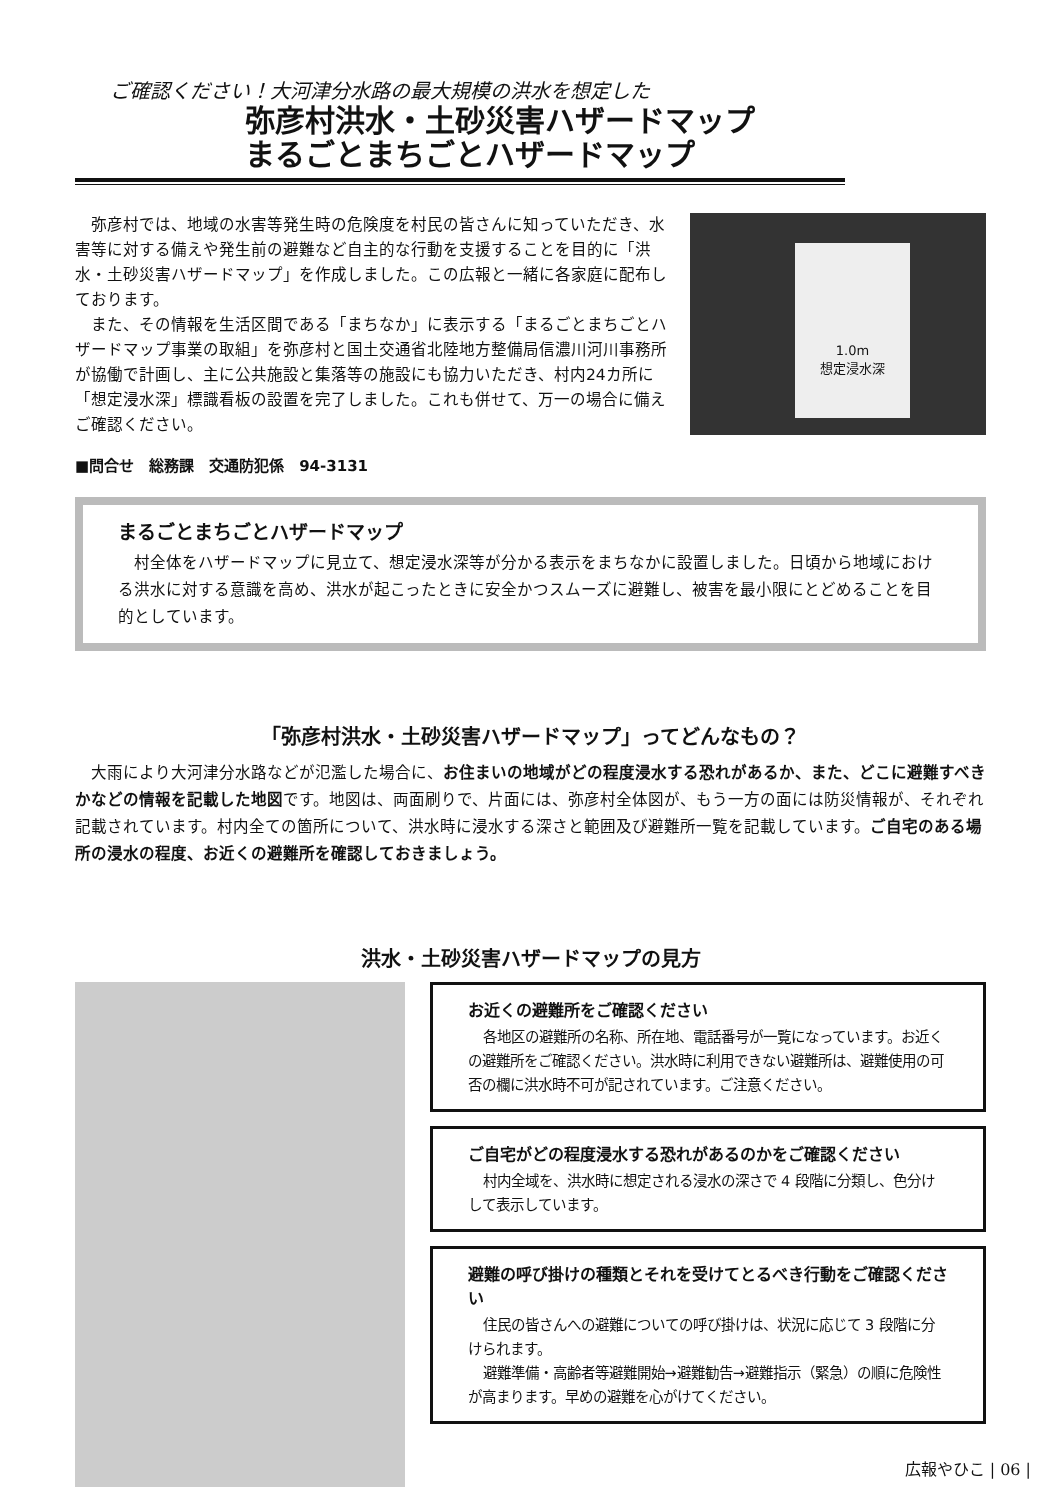ご確認ください！大河津分水路の最大規模の洪水を想定した
弥彦村洪水・土砂災害ハザードマップ
まるごとまちごとハザードマップ
弥彦村では、地域の水害等発生時の危険度を村民の皆さんに知っていただき、水害等に対する備えや発生前の避難など自主的な行動を支援することを目的に「洪水・土砂災害ハザードマップ」を作成しました。この広報と一緒に各家庭に配布しております。
また、その情報を生活区間である「まちなか」に表示する「まるごとまちごとハザードマップ事業の取組」を弥彦村と国土交通省北陸地方整備局信濃川河川事務所が協働で計画し、主に公共施設と集落等の施設にも協力いただき、村内24カ所に「想定浸水深」標識看板の設置を完了しました。これも併せて、万一の場合に備えご確認ください。
1.0m
想定浸水深
■問合せ　総務課　交通防犯係　94-3131
まるごとまちごとハザードマップ
村全体をハザードマップに見立て、想定浸水深等が分かる表示をまちなかに設置しました。日頃から地域における洪水に対する意識を高め、洪水が起こったときに安全かつスムーズに避難し、被害を最小限にとどめることを目的としています。
「弥彦村洪水・土砂災害ハザードマップ」ってどんなもの？
大雨により大河津分水路などが氾濫した場合に、お住まいの地域がどの程度浸水する恐れがあるか、また、どこに避難すべきかなどの情報を記載した地図です。地図は、両面刷りで、片面には、弥彦村全体図が、もう一方の面には防災情報が、それぞれ記載されています。村内全ての箇所について、洪水時に浸水する深さと範囲及び避難所一覧を記載しています。ご自宅のある場所の浸水の程度、お近くの避難所を確認しておきましょう。
洪水・土砂災害ハザードマップの見方
お近くの避難所をご確認ください
各地区の避難所の名称、所在地、電話番号が一覧になっています。お近くの避難所をご確認ください。洪水時に利用できない避難所は、避難使用の可否の欄に洪水時不可が記されています。ご注意ください。
ご自宅がどの程度浸水する恐れがあるのかをご確認ください
村内全域を、洪水時に想定される浸水の深さで 4 段階に分類し、色分けして表示しています。
避難の呼び掛けの種類とそれを受けてとるべき行動をご確認ください
住民の皆さんへの避難についての呼び掛けは、状況に応じて 3 段階に分けられます。
避難準備・高齢者等避難開始→避難勧告→避難指示（緊急）の順に危険性が高まります。早めの避難を心がけてください。
広報やひこ | 06 |